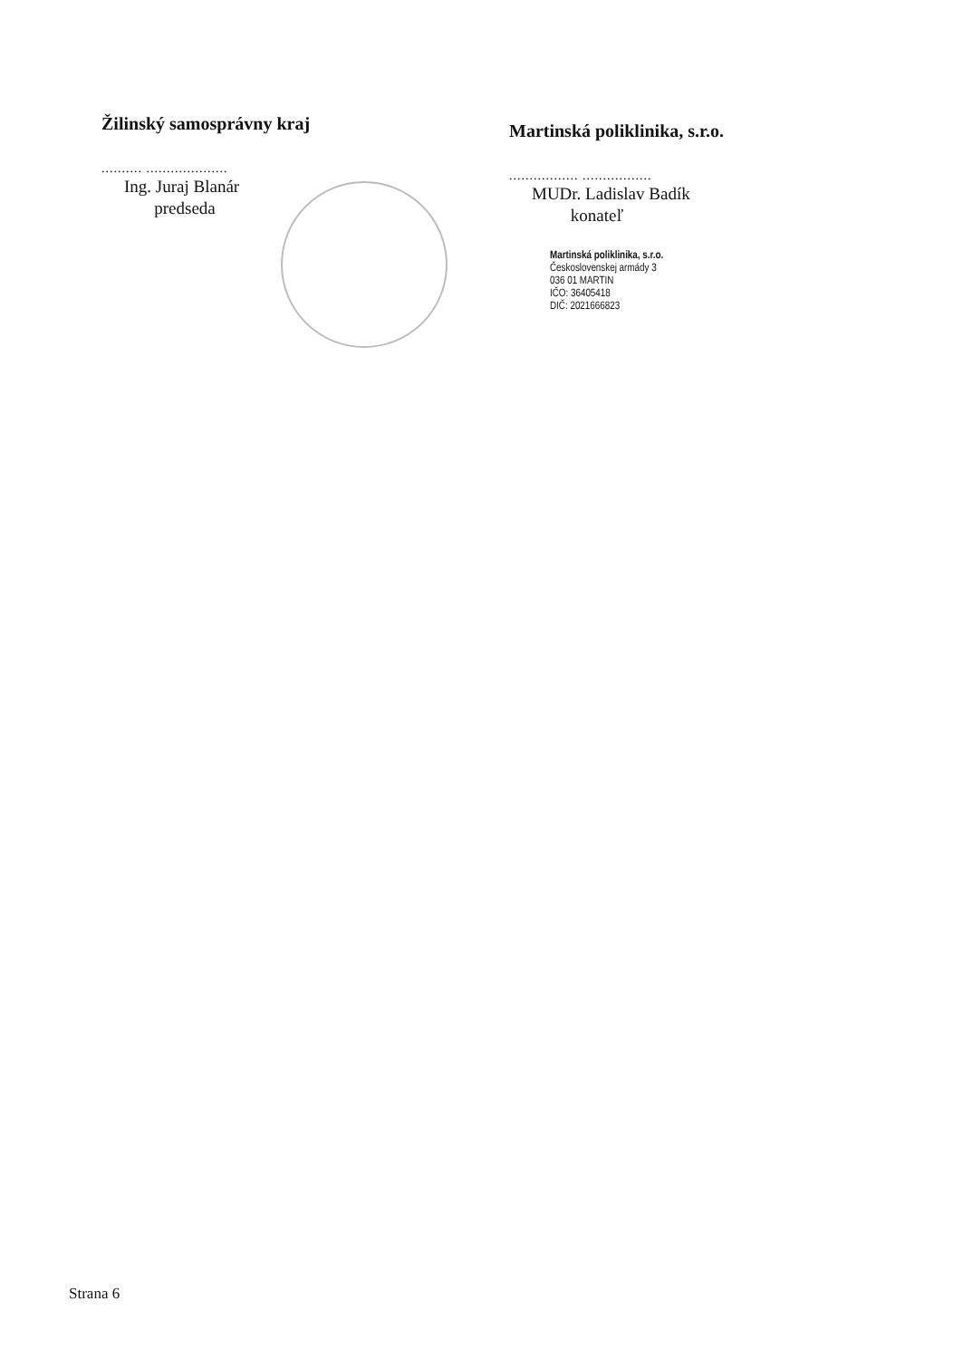Žilinský samosprávny kraj
.......... ....................
Ing. Juraj Blanár
predseda
Martinská poliklinika, s.r.o.
................. .................
MUDr. Ladislav Badík
konateľ
Martinská poliklinika, s.r.o.
Československej armády 3
036 01 MARTIN
IČO: 36405418
DIČ: 2021666823
Strana 6